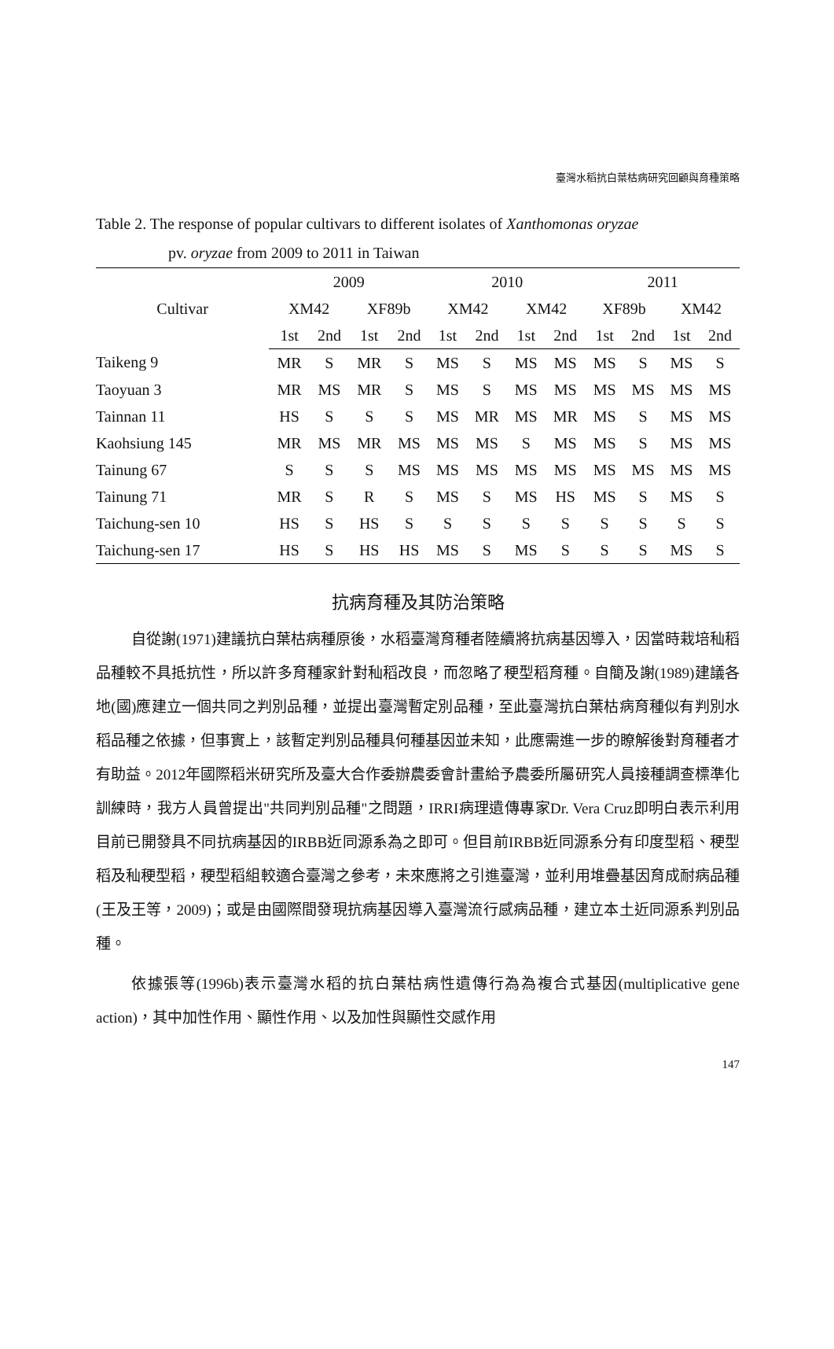臺灣水稻抗白葉枯病研究回顧與育種策略
Table 2. The response of popular cultivars to different isolates of Xanthomonas oryzae
pv. oryzae from 2009 to 2011 in Taiwan
| Cultivar | 2009 | | | | 2010 | | | | 2011 | | | |
| --- | --- | --- | --- | --- | --- | --- | --- | --- | --- | --- | --- | --- |
| | XM42 | | XF89b | | XM42 | | XM42 | | XF89b | | XM42 | |
| | 1st | 2nd | 1st | 2nd | 1st | 2nd | 1st | 2nd | 1st | 2nd | 1st | 2nd |
| Taikeng 9 | MR | S | MR | S | MS | S | MS | MS | MS | S | MS | S |
| Taoyuan 3 | MR | MS | MR | S | MS | S | MS | MS | MS | MS | MS | MS |
| Tainnan 11 | HS | S | S | S | MS | MR | MS | MR | MS | S | MS | MS |
| Kaohsiung 145 | MR | MS | MR | MS | MS | MS | S | MS | MS | S | MS | MS |
| Tainung 67 | S | S | S | MS | MS | MS | MS | MS | MS | MS | MS | MS |
| Tainung 71 | MR | S | R | S | MS | S | MS | HS | MS | S | MS | S |
| Taichung-sen 10 | HS | S | HS | S | S | S | S | S | S | S | S | S |
| Taichung-sen 17 | HS | S | HS | HS | MS | S | MS | S | S | S | MS | S |
抗病育種及其防治策略
自從謝(1971)建議抗白葉枯病種原後，水稻臺灣育種者陸續將抗病基因導入，因當時栽培秈稻品種較不具抵抗性，所以許多育種家針對秈稻改良，而忽略了稉型稻育種。自簡及謝(1989)建議各地(國)應建立一個共同之判別品種，並提出臺灣暫定別品種，至此臺灣抗白葉枯病育種似有判別水稻品種之依據，但事實上，該暫定判別品種具何種基因並未知，此應需進一步的瞭解後對育種者才有助益。2012年國際稻米研究所及臺大合作委辦農委會計畫給予農委所屬研究人員接種調查標準化訓練時，我方人員曾提出"共同判別品種"之問題，IRRI病理遺傳專家Dr. Vera Cruz即明白表示利用目前已開發具不同抗病基因的IRBB近同源系為之即可。但目前IRBB近同源系分有印度型稻、稉型稻及秈稉型稻，稉型稻組較適合臺灣之參考，未來應將之引進臺灣，並利用堆疊基因育成耐病品種(王及王等，2009)；或是由國際間發現抗病基因導入臺灣流行感病品種，建立本土近同源系判別品種。
依據張等(1996b)表示臺灣水稻的抗白葉枯病性遺傳行為為複合式基因(multiplicative gene action)，其中加性作用、顯性作用、以及加性與顯性交感作用
147